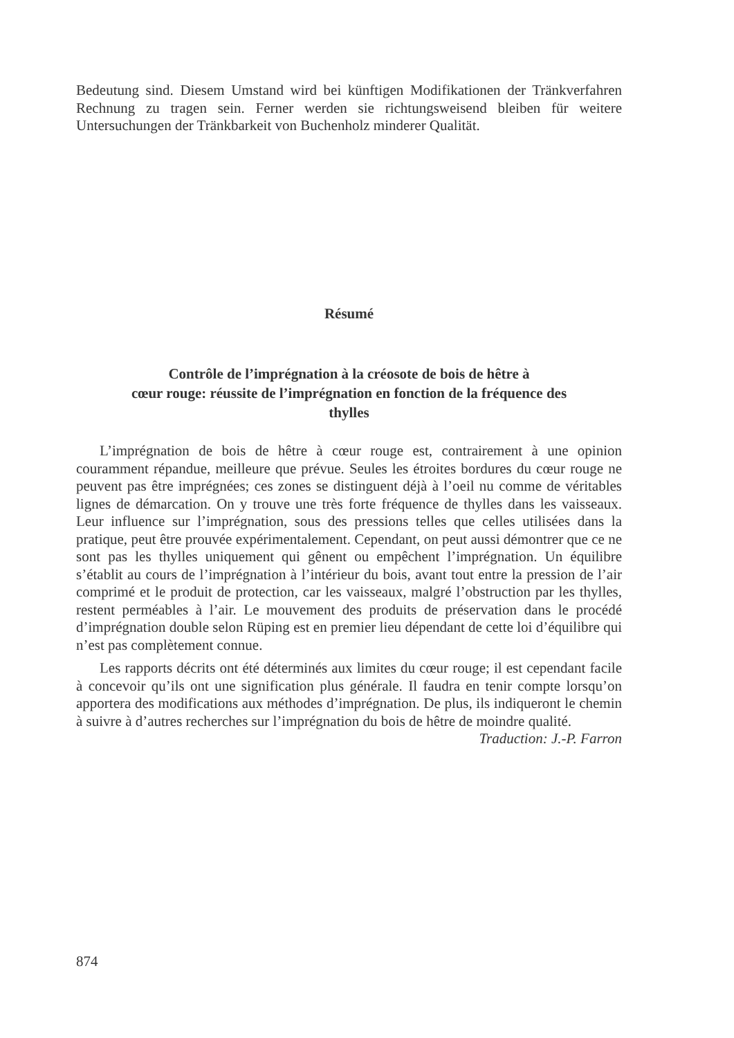Bedeutung sind. Diesem Umstand wird bei künftigen Modifikationen der Tränkverfahren Rechnung zu tragen sein. Ferner werden sie richtungsweisend bleiben für weitere Untersuchungen der Tränkbarkeit von Buchenholz minderer Qualität.
Résumé
Contrôle de l’imprégnation à la créosote de bois de hêtre à
cœur rouge: réussite de l’imprégnation en fonction de la fréquence des
thylles
L’imprégnation de bois de hêtre à cœur rouge est, contrairement à une opinion couramment répandue, meilleure que prévue. Seules les étroites bordures du cœur rouge ne peuvent pas être imprégnées; ces zones se distinguent déjà à l’oeil nu comme de véritables lignes de démarcation. On y trouve une très forte fréquence de thylles dans les vaisseaux. Leur influence sur l’imprégnation, sous des pressions telles que celles utilisées dans la pratique, peut être prouvée expérimentalement. Cependant, on peut aussi démontrer que ce ne sont pas les thylles uniquement qui gênent ou empêchent l’imprégnation. Un équilibre s’établit au cours de l’imprégnation à l’intérieur du bois, avant tout entre la pression de l’air comprimé et le produit de protection, car les vaisseaux, malgré l’obstruction par les thylles, restent perméables à l’air. Le mouvement des produits de préservation dans le procédé d’imprégnation double selon Rüping est en premier lieu dépendant de cette loi d’équilibre qui n’est pas complètement connue.
Les rapports décrits ont été déterminés aux limites du cœur rouge; il est cependant facile à concevoir qu’ils ont une signification plus générale. Il faudra en tenir compte lorsqu’on apportera des modifications aux méthodes d’imprégnation. De plus, ils indiqueront le chemin à suivre à d’autres recherches sur l’imprégnation du bois de hêtre de moindre qualité. Traduction: J.-P. Farron
874